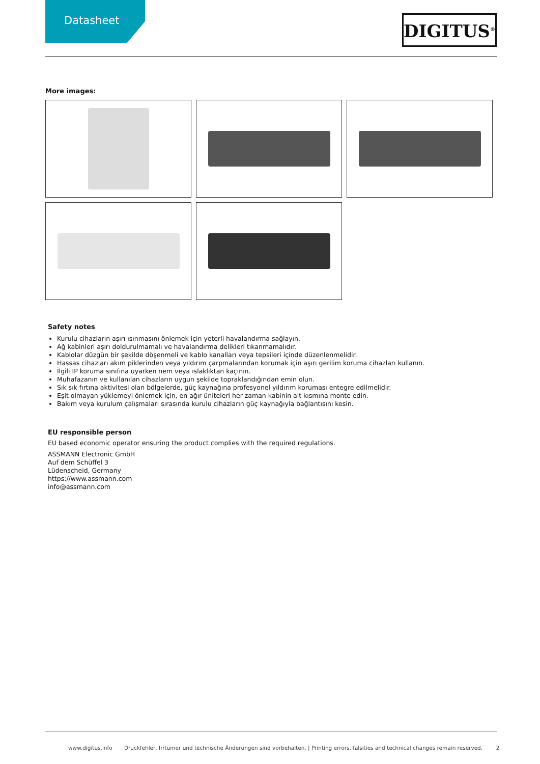Datasheet
DIGITUS<sup>®</sup>
More images:
Safety notes
Kurulu cihazların aşırı ısınmasını önlemek için yeterli havalandırma sağlayın.
Ağ kabinleri aşırı doldurulmamalı ve havalandırma delikleri tıkanmamalıdır.
Kablolar düzgün bir şekilde döşenmeli ve kablo kanalları veya tepsileri içinde düzenlenmelidir.
Hassas cihazları akım piklerinden veya yıldırım çarpmalarından korumak için aşırı gerilim koruma cihazları kullanın.
İlgili IP koruma sınıfına uyarken nem veya ıslaklıktan kaçının.
Muhafazanın ve kullanılan cihazların uygun şekilde topraklandığından emin olun.
Sık sık fırtına aktivitesi olan bölgelerde, güç kaynağına profesyonel yıldırım koruması entegre edilmelidir.
Eşit olmayan yüklemeyi önlemek için, en ağır üniteleri her zaman kabinin alt kısmına monte edin.
Bakım veya kurulum çalışmaları sırasında kurulu cihazların güç kaynağıyla bağlantısını kesin.
EU responsible person
EU based economic operator ensuring the product complies with the required regulations.
ASSMANN Electronic GmbH
Auf dem Schüffel 3
Lüdenscheid, Germany
https://www.assmann.com
info@assmann.com
www.digitus.info Druckfehler, Irrtümer und technische Änderungen sind vorbehalten. | Printing errors, falsities and technical changes remain reserved. 2